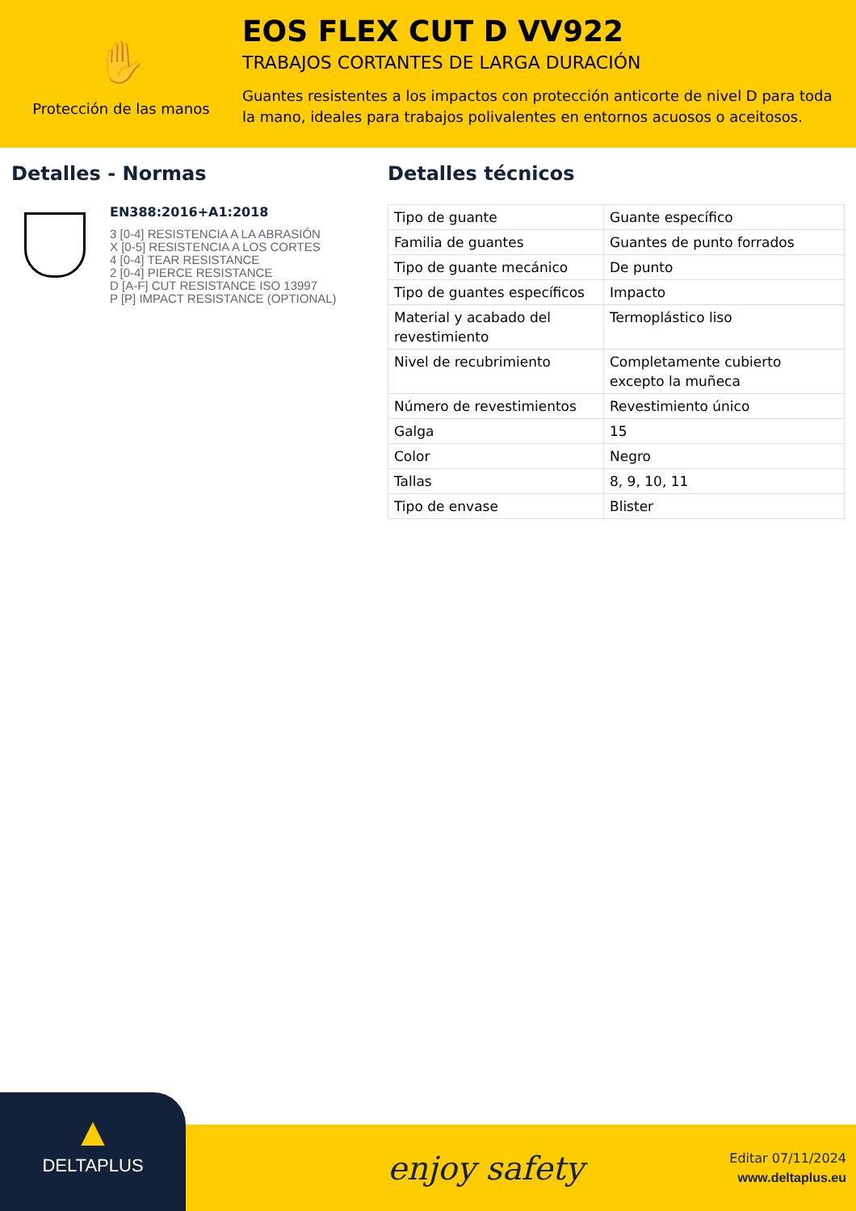✋
Protección de las manos
EOS FLEX CUT D VV922
TRABAJOS CORTANTES DE LARGA DURACIÓN
Guantes resistentes a los impactos con protección anticorte de nivel D para toda la mano, ideales para trabajos polivalentes en entornos acuosos o aceitosos.
Detalles - Normas
EN388:2016+A1:2018
3 [0-4] RESISTENCIA A LA ABRASIÓN
X [0-5] RESISTENCIA A LOS CORTES
4 [0-4] TEAR RESISTANCE
2 [0-4] PIERCE RESISTANCE
D [A-F] CUT RESISTANCE ISO 13997
P [P] IMPACT RESISTANCE (OPTIONAL)
Detalles técnicos
| Tipo de guante | Guante específico |
| Familia de guantes | Guantes de punto forrados |
| Tipo de guante mecánico | De punto |
| Tipo de guantes específicos | Impacto |
| Material y acabado del revestimiento | Termoplástico liso |
| Nivel de recubrimiento | Completamente cubierto excepto la muñeca |
| Número de revestimientos | Revestimiento único |
| Galga | 15 |
| Color | Negro |
| Tallas | 8, 9, 10, 11 |
| Tipo de envase | Blister |
▲
DELTAPLUS
enjoy safety
Editar 07/11/2024
www.deltaplus.eu